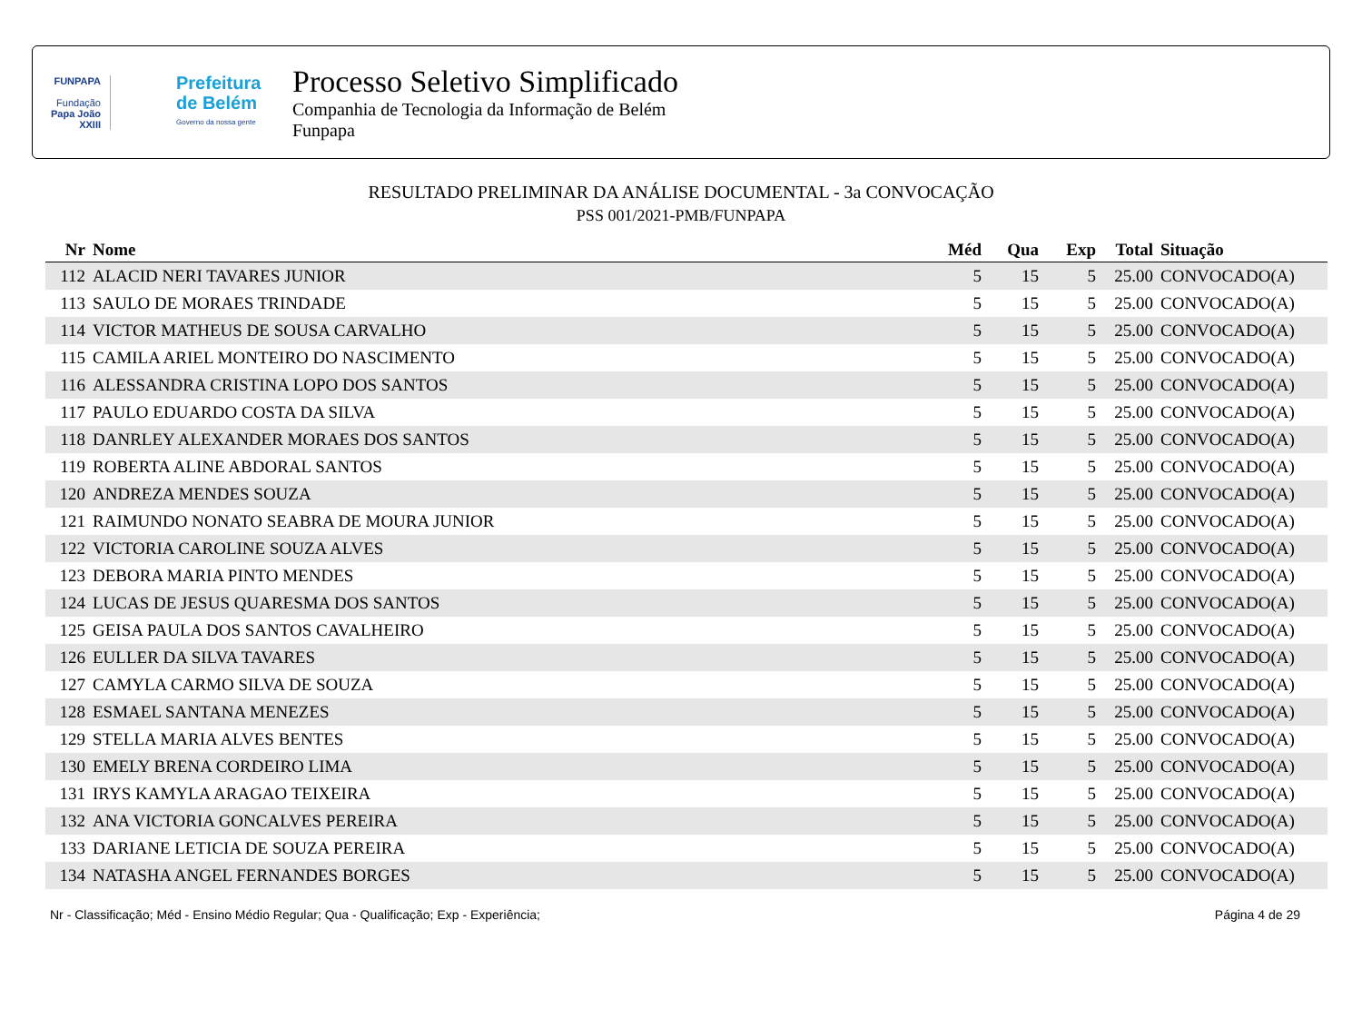FUNPAPA
Fundação
Papa João XXIII
Prefeitura
de Belém
Governo da nossa gente
Processo Seletivo Simplificado
Companhia de Tecnologia da Informação de Belém
Funpapa
RESULTADO PRELIMINAR DA ANÁLISE DOCUMENTAL - 3a CONVOCAÇÃO
PSS 001/2021-PMB/FUNPAPA
| Nr | Nome | Méd | Qua | Exp | Total | Situação |
| --- | --- | --- | --- | --- | --- | --- |
| 112 | ALACID NERI TAVARES JUNIOR | 5 | 15 | 5 | 25.00 | CONVOCADO(A) |
| 113 | SAULO DE MORAES TRINDADE | 5 | 15 | 5 | 25.00 | CONVOCADO(A) |
| 114 | VICTOR MATHEUS DE SOUSA CARVALHO | 5 | 15 | 5 | 25.00 | CONVOCADO(A) |
| 115 | CAMILA ARIEL MONTEIRO DO NASCIMENTO | 5 | 15 | 5 | 25.00 | CONVOCADO(A) |
| 116 | ALESSANDRA CRISTINA LOPO DOS SANTOS | 5 | 15 | 5 | 25.00 | CONVOCADO(A) |
| 117 | PAULO EDUARDO COSTA DA SILVA | 5 | 15 | 5 | 25.00 | CONVOCADO(A) |
| 118 | DANRLEY ALEXANDER MORAES DOS SANTOS | 5 | 15 | 5 | 25.00 | CONVOCADO(A) |
| 119 | ROBERTA ALINE ABDORAL SANTOS | 5 | 15 | 5 | 25.00 | CONVOCADO(A) |
| 120 | ANDREZA MENDES SOUZA | 5 | 15 | 5 | 25.00 | CONVOCADO(A) |
| 121 | RAIMUNDO NONATO SEABRA DE MOURA JUNIOR | 5 | 15 | 5 | 25.00 | CONVOCADO(A) |
| 122 | VICTORIA CAROLINE SOUZA ALVES | 5 | 15 | 5 | 25.00 | CONVOCADO(A) |
| 123 | DEBORA MARIA PINTO MENDES | 5 | 15 | 5 | 25.00 | CONVOCADO(A) |
| 124 | LUCAS DE JESUS QUARESMA DOS SANTOS | 5 | 15 | 5 | 25.00 | CONVOCADO(A) |
| 125 | GEISA PAULA DOS SANTOS CAVALHEIRO | 5 | 15 | 5 | 25.00 | CONVOCADO(A) |
| 126 | EULLER DA SILVA TAVARES | 5 | 15 | 5 | 25.00 | CONVOCADO(A) |
| 127 | CAMYLA CARMO SILVA DE SOUZA | 5 | 15 | 5 | 25.00 | CONVOCADO(A) |
| 128 | ESMAEL SANTANA MENEZES | 5 | 15 | 5 | 25.00 | CONVOCADO(A) |
| 129 | STELLA MARIA ALVES BENTES | 5 | 15 | 5 | 25.00 | CONVOCADO(A) |
| 130 | EMELY BRENA CORDEIRO LIMA | 5 | 15 | 5 | 25.00 | CONVOCADO(A) |
| 131 | IRYS KAMYLA ARAGAO TEIXEIRA | 5 | 15 | 5 | 25.00 | CONVOCADO(A) |
| 132 | ANA VICTORIA GONCALVES PEREIRA | 5 | 15 | 5 | 25.00 | CONVOCADO(A) |
| 133 | DARIANE LETICIA DE SOUZA PEREIRA | 5 | 15 | 5 | 25.00 | CONVOCADO(A) |
| 134 | NATASHA ANGEL FERNANDES BORGES | 5 | 15 | 5 | 25.00 | CONVOCADO(A) |
Nr - Classificação; Méd - Ensino Médio Regular; Qua - Qualificação; Exp - Experiência; Página 4 de 29